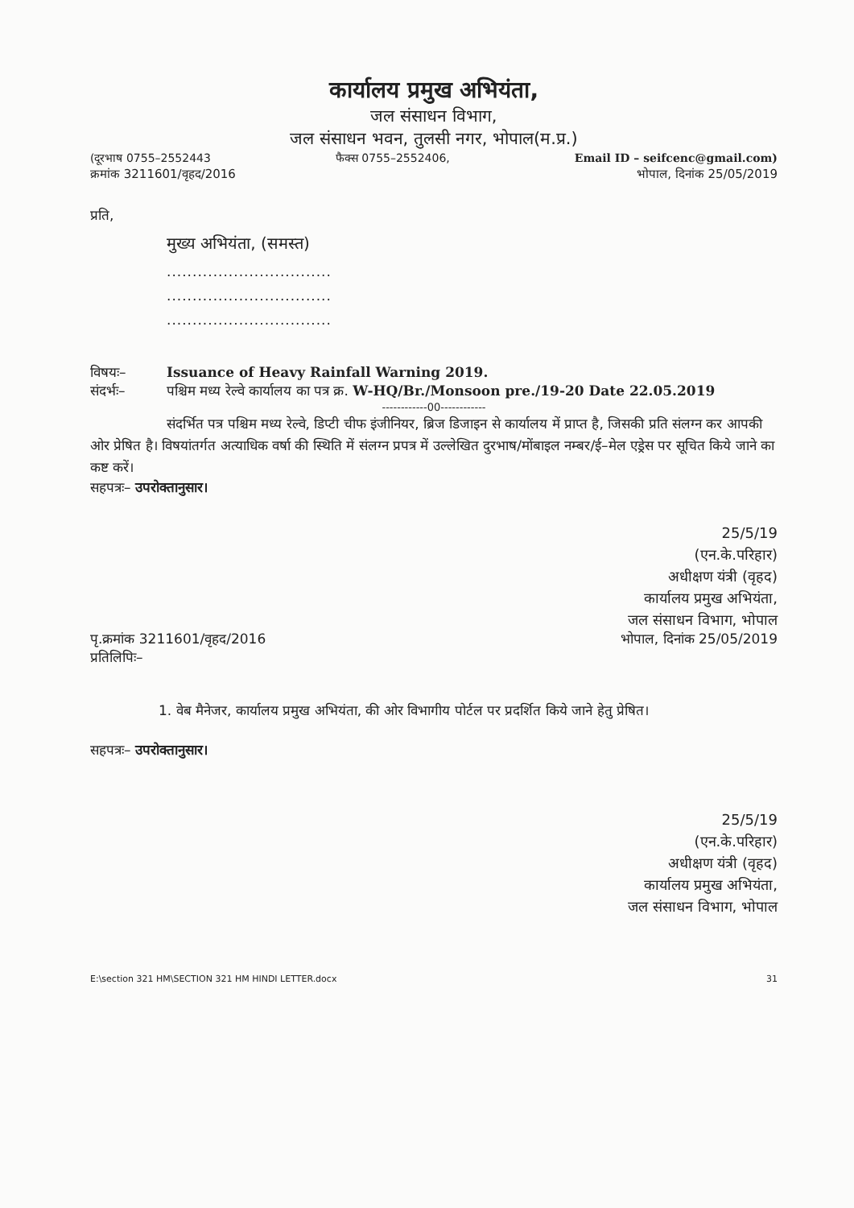कार्यालय प्रमुख अभियंता,
जल संसाधन विभाग,
जल संसाधन भवन, तुलसी नगर, भोपाल(म.प्र.)
(दूरभाष 0755–2552443 फैक्स 0755–2552406, Email ID – seifcenc@gmail.com)
क्रमांक 3211601/वृहद/2016 भोपाल, दिनांक 25/05/2019
प्रति,
मुख्य अभियंता, (समस्त)
................................
................................
................................
विषयः– Issuance of Heavy Rainfall Warning 2019.
संदर्भः– पश्चिम मध्य रेल्वे कार्यालय का पत्र क्र. W-HQ/Br./Monsoon pre./19-20 Date 22.05.2019
------------00------------
संदर्भित पत्र पश्चिम मध्य रेल्वे, डिप्टी चीफ इंजीनियर, ब्रिज डिजाइन से कार्यालय में प्राप्त है, जिसकी प्रति संलग्न कर आपकी ओर प्रेषित है। विषयांतर्गत अत्याधिक वर्षा की स्थिति में संलग्न प्रपत्र में उल्लेखित दुरभाष/मोंबाइल नम्बर/ई–मेल एड्रेस पर सूचित किये जाने का कष्ट करें।
सहपत्रः– उपरोक्तानुसार।
25/5/19
(एन.के.परिहार)
अधीक्षण यंत्री (वृहद)
कार्यालय प्रमुख अभियंता,
जल संसाधन विभाग, भोपाल
पृ.क्रमांक 3211601/वृहद/2016
प्रतिलिपिः– भोपाल, दिनांक 25/05/2019
1. वेब मैनेजर, कार्यालय प्रमुख अभियंता, की ओर विभागीय पोर्टल पर प्रदर्शित किये जाने हेतु प्रेषित।
सहपत्रः– उपरोक्तानुसार।
25/5/19
(एन.के.परिहार)
अधीक्षण यंत्री (वृहद)
कार्यालय प्रमुख अभियंता,
जल संसाधन विभाग, भोपाल
E:\section 321 HM\SECTION 321 HM HINDI LETTER.docx 31